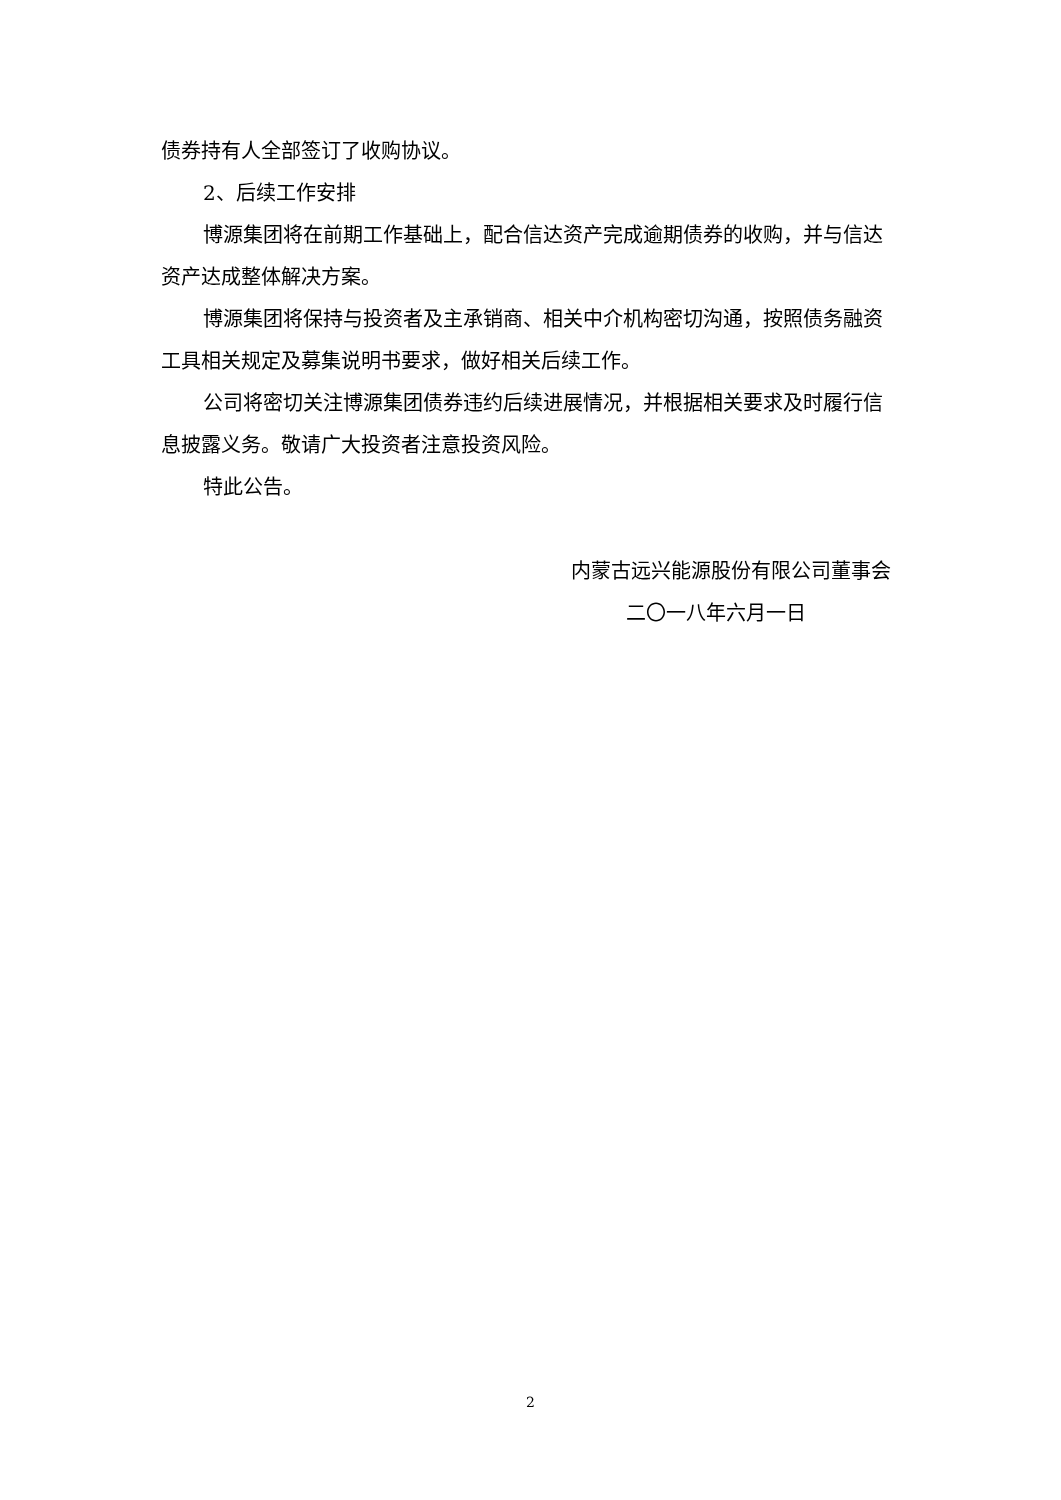债券持有人全部签订了收购协议。
2、后续工作安排
博源集团将在前期工作基础上，配合信达资产完成逾期债券的收购，并与信达资产达成整体解决方案。
博源集团将保持与投资者及主承销商、相关中介机构密切沟通，按照债务融资工具相关规定及募集说明书要求，做好相关后续工作。
公司将密切关注博源集团债券违约后续进展情况，并根据相关要求及时履行信息披露义务。敬请广大投资者注意投资风险。
特此公告。
内蒙古远兴能源股份有限公司董事会
二〇一八年六月一日
2